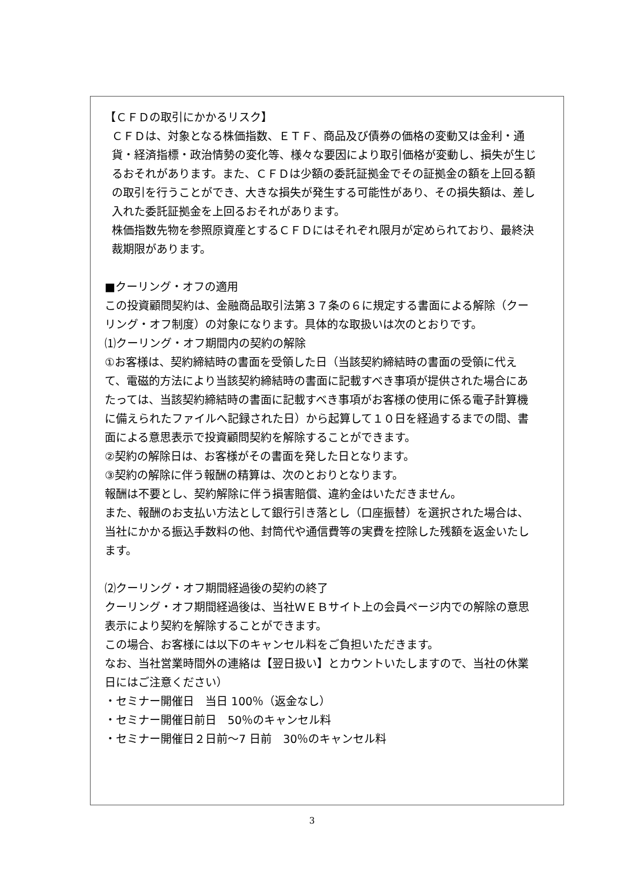【ＣＦＤの取引にかかるリスク】
ＣＦＤは、対象となる株価指数、ＥＴＦ、商品及び債券の価格の変動又は金利・通貨・経済指標・政治情勢の変化等、様々な要因により取引価格が変動し、損失が生じるおそれがあります。また、ＣＦＤは少額の委託証拠金でその証拠金の額を上回る額の取引を行うことができ、大きな損失が発生する可能性があり、その損失額は、差し入れた委託証拠金を上回るおそれがあります。
株価指数先物を参照原資産とするＣＦＤにはそれぞれ限月が定められており、最終決裁期限があります。
■クーリング・オフの適用
この投資顧問契約は、金融商品取引法第３７条の６に規定する書面による解除（クーリング・オフ制度）の対象になります。具体的な取扱いは次のとおりです。
⑴クーリング・オフ期間内の契約の解除
①お客様は、契約締結時の書面を受領した日（当該契約締結時の書面の受領に代えて、電磁的方法により当該契約締結時の書面に記載すべき事項が提供された場合にあたっては、当該契約締結時の書面に記載すべき事項がお客様の使用に係る電子計算機に備えられたファイルへ記録された日）から起算して１０日を経過するまでの間、書面による意思表示で投資顧問契約を解除することができます。
②契約の解除日は、お客様がその書面を発した日となります。
③契約の解除に伴う報酬の精算は、次のとおりとなります。
報酬は不要とし、契約解除に伴う損害賠償、違約金はいただきません。
また、報酬のお支払い方法として銀行引き落とし（口座振替）を選択された場合は、当社にかかる振込手数料の他、封筒代や通信費等の実費を控除した残額を返金いたします。
⑵クーリング・オフ期間経過後の契約の終了
クーリング・オフ期間経過後は、当社ＷＥＢサイト上の会員ページ内での解除の意思表示により契約を解除することができます。
この場合、お客様には以下のキャンセル料をご負担いただきます。
なお、当社営業時間外の連絡は【翌日扱い】とカウントいたしますので、当社の休業日にはご注意ください）
・セミナー開催日　当日 100％（返金なし）
・セミナー開催日前日　50％のキャンセル料
・セミナー開催日２日前～7 日前　30％のキャンセル料
3